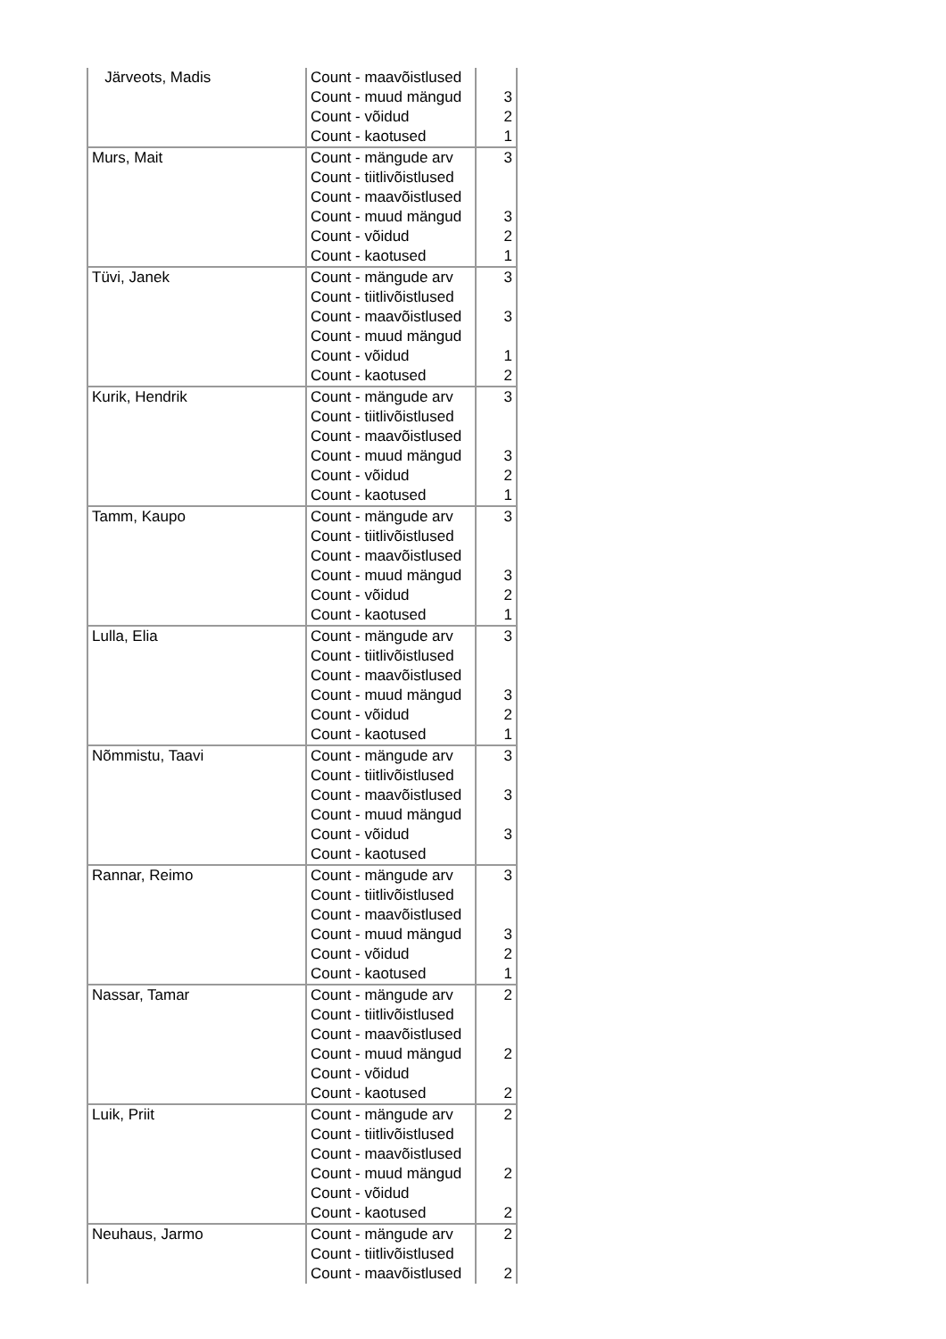| Järveots, Madis | Count - maavõistlused | |
| | Count - muud mängud | 3 |
| | Count - võidud | 2 |
| | Count - kaotused | 1 |
| Murs, Mait | Count - mängude arv | 3 |
| | Count - tiitlivõistlused | |
| | Count - maavõistlused | |
| | Count - muud mängud | 3 |
| | Count - võidud | 2 |
| | Count - kaotused | 1 |
| Tüvi, Janek | Count - mängude arv | 3 |
| | Count - tiitlivõistlused | |
| | Count - maavõistlused | 3 |
| | Count - muud mängud | |
| | Count - võidud | 1 |
| | Count - kaotused | 2 |
| Kurik, Hendrik | Count - mängude arv | 3 |
| | Count - tiitlivõistlused | |
| | Count - maavõistlused | |
| | Count - muud mängud | 3 |
| | Count - võidud | 2 |
| | Count - kaotused | 1 |
| Tamm, Kaupo | Count - mängude arv | 3 |
| | Count - tiitlivõistlused | |
| | Count - maavõistlused | |
| | Count - muud mängud | 3 |
| | Count - võidud | 2 |
| | Count - kaotused | 1 |
| Lulla, Elia | Count - mängude arv | 3 |
| | Count - tiitlivõistlused | |
| | Count - maavõistlused | |
| | Count - muud mängud | 3 |
| | Count - võidud | 2 |
| | Count - kaotused | 1 |
| Nõmmistu, Taavi | Count - mängude arv | 3 |
| | Count - tiitlivõistlused | |
| | Count - maavõistlused | 3 |
| | Count - muud mängud | |
| | Count - võidud | 3 |
| | Count - kaotused | |
| Rannar, Reimo | Count - mängude arv | 3 |
| | Count - tiitlivõistlused | |
| | Count - maavõistlused | |
| | Count - muud mängud | 3 |
| | Count - võidud | 2 |
| | Count - kaotused | 1 |
| Nassar, Tamar | Count - mängude arv | 2 |
| | Count - tiitlivõistlused | |
| | Count - maavõistlused | |
| | Count - muud mängud | 2 |
| | Count - võidud | |
| | Count - kaotused | 2 |
| Luik, Priit | Count - mängude arv | 2 |
| | Count - tiitlivõistlused | |
| | Count - maavõistlused | |
| | Count - muud mängud | 2 |
| | Count - võidud | |
| | Count - kaotused | 2 |
| Neuhaus, Jarmo | Count - mängude arv | 2 |
| | Count - tiitlivõistlused | |
| | Count - maavõistlused | 2 |